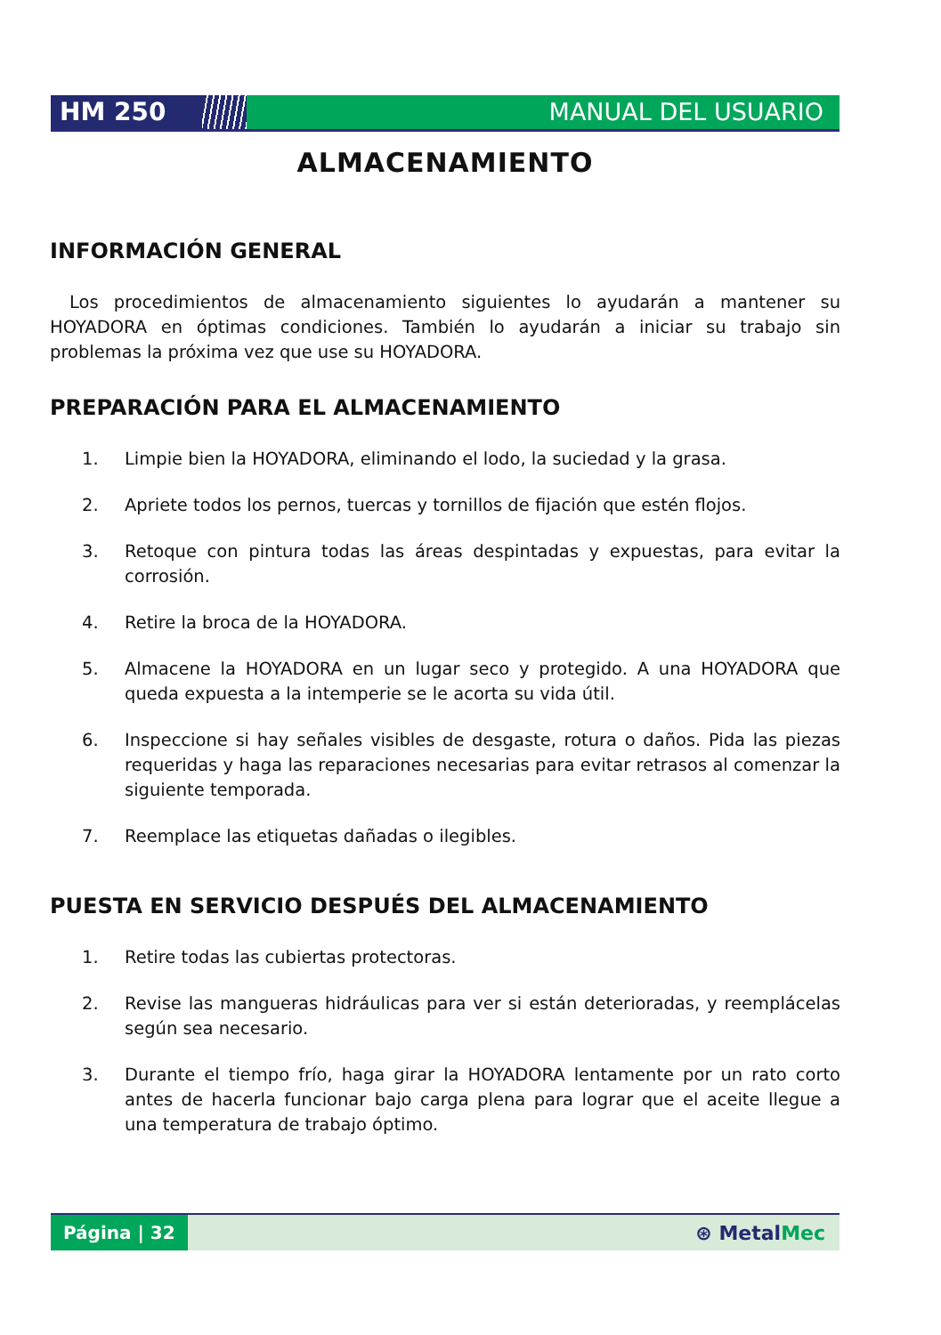HM 250 MANUAL DEL USUARIO
ALMACENAMIENTO
INFORMACIÓN GENERAL
Los procedimientos de almacenamiento siguientes lo ayudarán a mantener su HOYADORA en óptimas condiciones. También lo ayudarán a iniciar su trabajo sin problemas la próxima vez que use su HOYADORA.
PREPARACIÓN PARA EL ALMACENAMIENTO
1. Limpie bien la HOYADORA, eliminando el lodo, la suciedad y la grasa.
2. Apriete todos los pernos, tuercas y tornillos de fijación que estén flojos.
3. Retoque con pintura todas las áreas despintadas y expuestas, para evitar la corrosión.
4. Retire la broca de la HOYADORA.
5. Almacene la HOYADORA en un lugar seco y protegido. A una HOYADORA que queda expuesta a la intemperie se le acorta su vida útil.
6. Inspeccione si hay señales visibles de desgaste, rotura o daños. Pida las piezas requeridas y haga las reparaciones necesarias para evitar retrasos al comenzar la siguiente temporada.
7. Reemplace las etiquetas dañadas o ilegibles.
PUESTA EN SERVICIO DESPUÉS DEL ALMACENAMIENTO
1. Retire todas las cubiertas protectoras.
2. Revise las mangueras hidráulicas para ver si están deterioradas, y reemplácelas según sea necesario.
3. Durante el tiempo frío, haga girar la HOYADORA lentamente por un rato corto antes de hacerla funcionar bajo carga plena para lograr que el aceite llegue a una temperatura de trabajo óptimo.
Página | 32
⊛ MetalMec